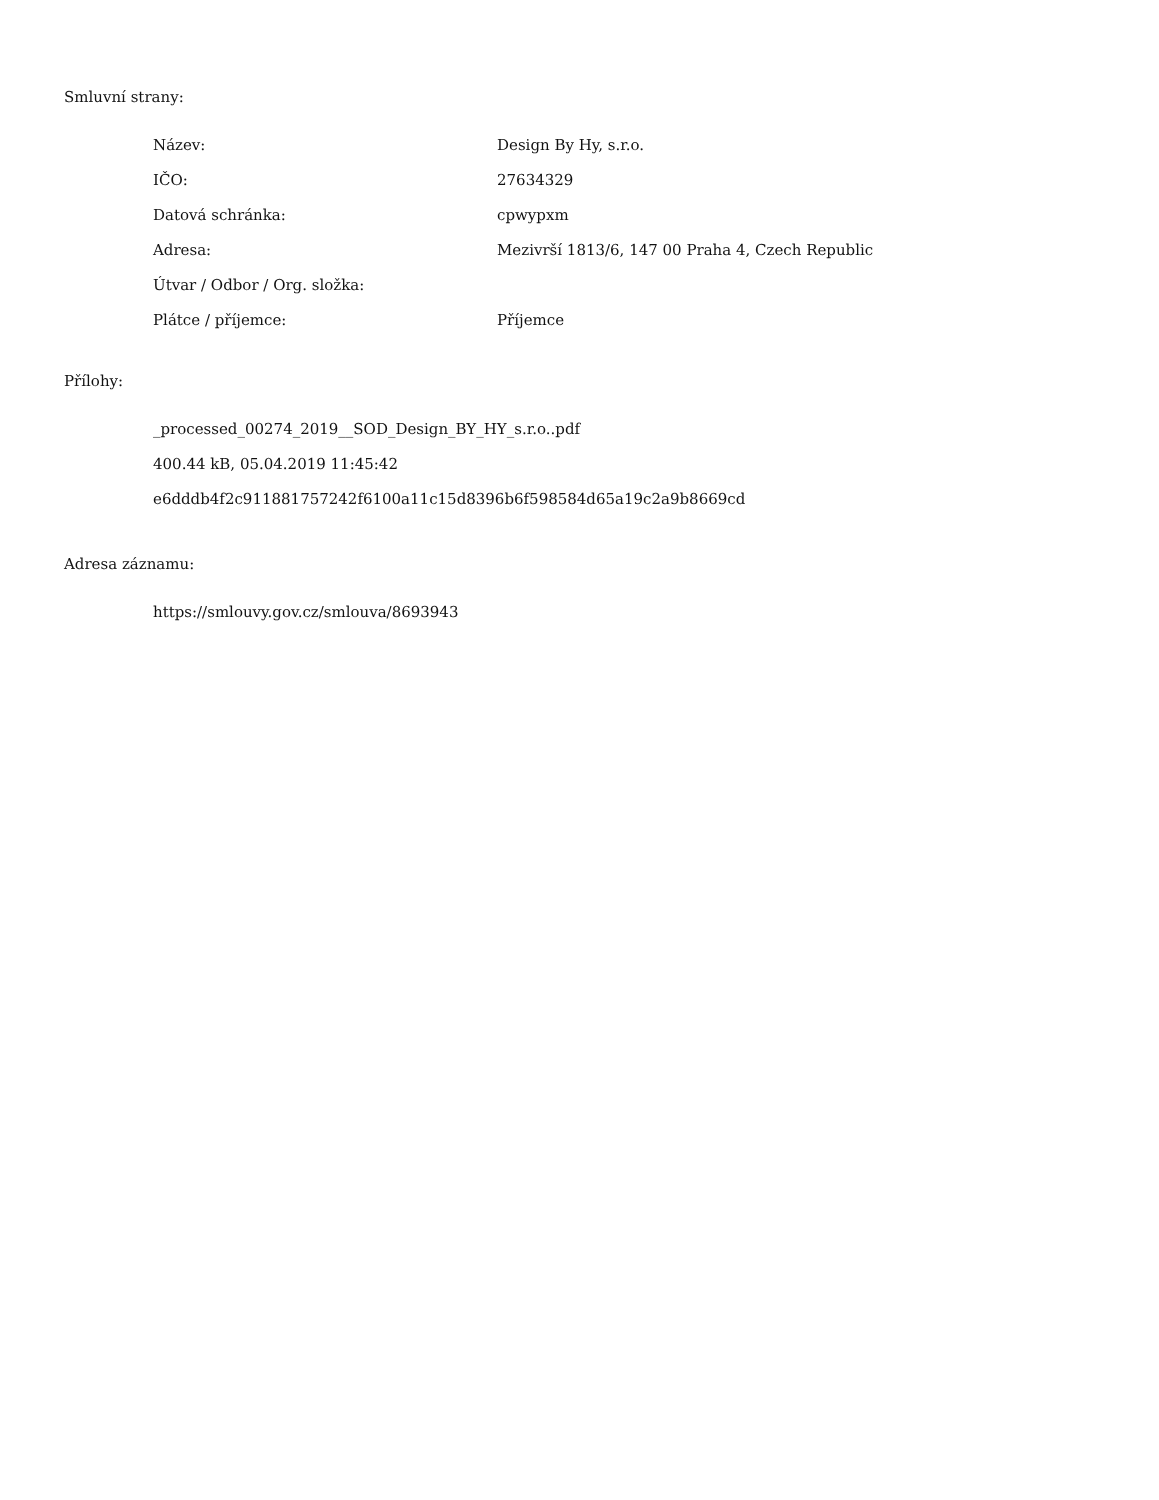Smluvní strany:
| Název: | Design By Hy, s.r.o. |
| IČO: | 27634329 |
| Datová schránka: | cpwypxm |
| Adresa: | Mezivrší 1813/6, 147 00 Praha 4, Czech Republic |
| Útvar / Odbor / Org. složka: | |
| Plátce / příjemce: | Příjemce |
Přílohy:
_processed_00274_2019__SOD_Design_BY_HY_s.r.o..pdf
400.44 kB, 05.04.2019 11:45:42
e6dddb4f2c911881757242f6100a11c15d8396b6f598584d65a19c2a9b8669cd
Adresa záznamu:
https://smlouvy.gov.cz/smlouva/8693943